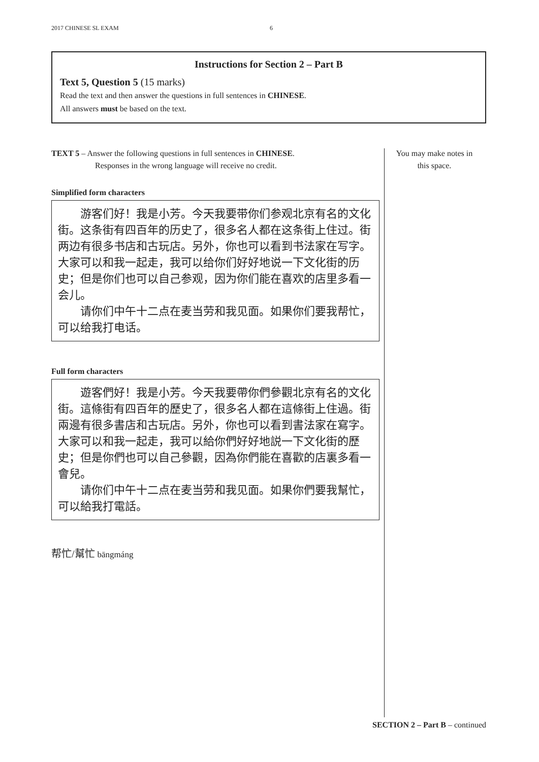2017 CHINESE SL EXAM 6
Instructions for Section 2 – Part B
Text 5, Question 5 (15 marks)
Read the text and then answer the questions in full sentences in CHINESE.
All answers must be based on the text.
TEXT 5 – Answer the following questions in full sentences in CHINESE.
Responses in the wrong language will receive no credit.
Simplified form characters
游客们好！我是小芳。今天我要带你们参观北京有名的文化街。这条街有四百年的历史了，很多名人都在这条街上住过。街两边有很多书店和古玩店。另外，你也可以看到书法家在写字。大家可以和我一起走，我可以给你们好好地说一下文化街的历史；但是你们也可以自己参观，因为你们能在喜欢的店里多看一会儿。
请你们中午十二点在麦当劳和我见面。如果你们要我帮忙，可以给我打电话。
Full form characters
遊客們好！我是小芳。今天我要帶你們參觀北京有名的文化街。這條街有四百年的歷史了，很多名人都在這條街上住過。街兩邊有很多書店和古玩店。另外，你也可以看到書法家在寫字。大家可以和我一起走，我可以給你們好好地説一下文化街的歷史；但是你們也可以自己參觀，因為你們能在喜歡的店裏多看一會兒。
请你们中午十二点在麦当劳和我见面。如果你們要我幫忙，可以給我打電話。
帮忙/幫忙 bāngmáng
You may make notes in this space.
SECTION 2 – Part B – continued